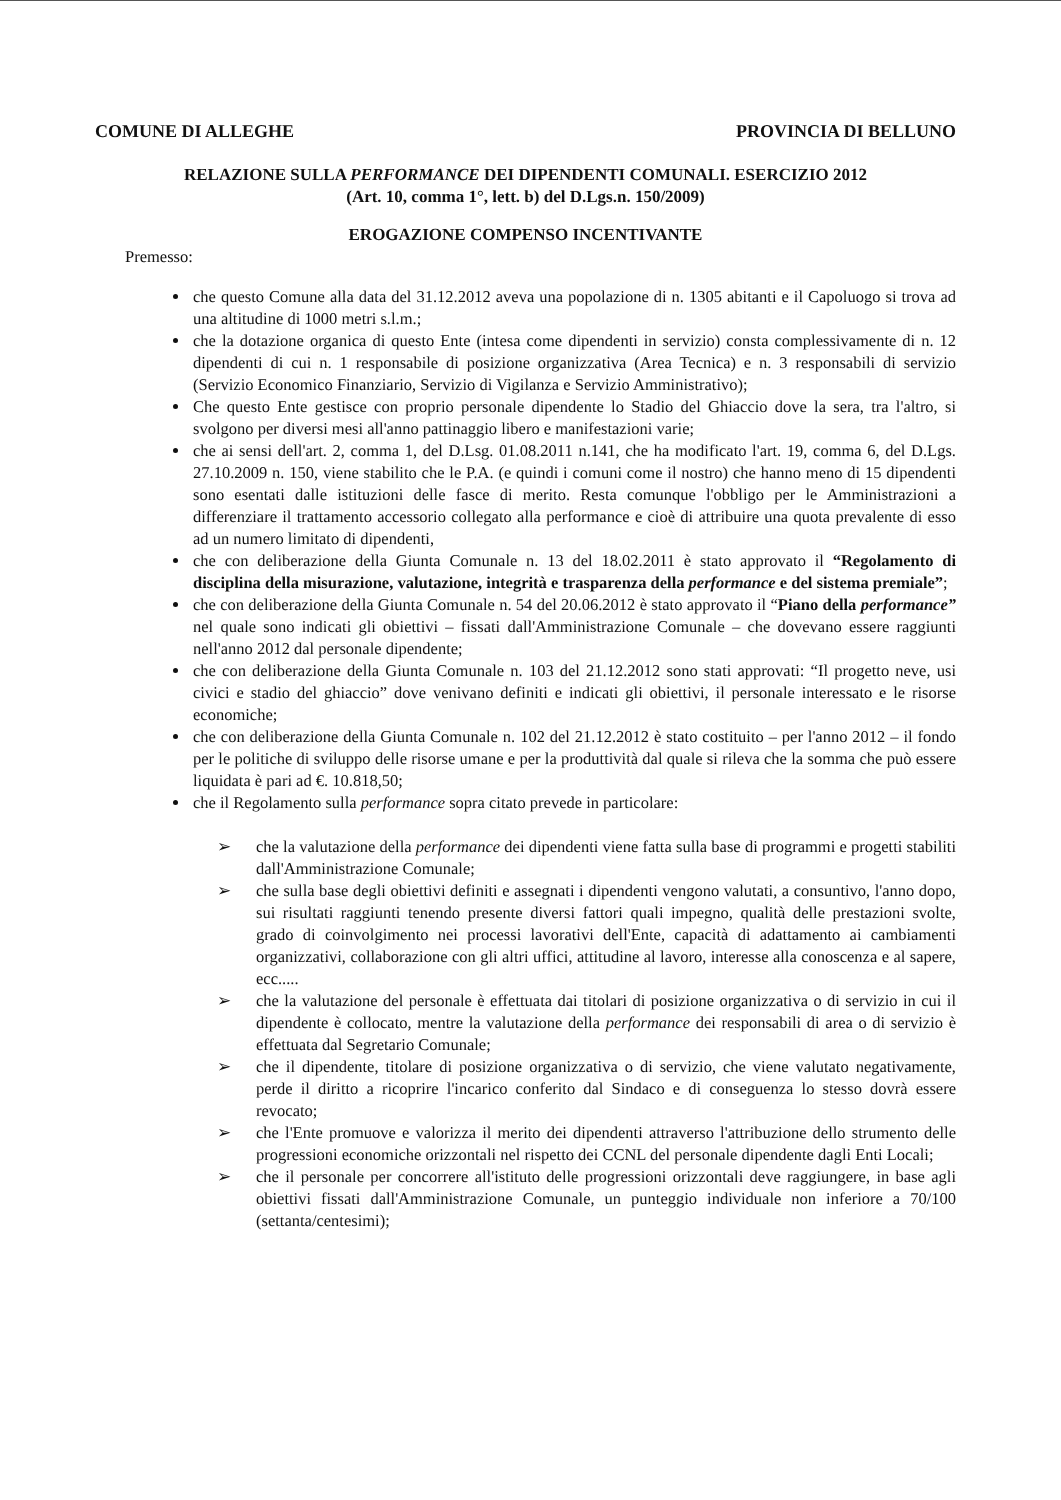COMUNE DI ALLEGHE PROVINCIA DI BELLUNO
RELAZIONE SULLA PERFORMANCE DEI DIPENDENTI COMUNALI. ESERCIZIO 2012
(Art. 10, comma 1°, lett. b) del D.Lgs.n. 150/2009)
EROGAZIONE COMPENSO INCENTIVANTE
Premesso:
che questo Comune alla data del 31.12.2012 aveva una popolazione di n. 1305 abitanti e il Capoluogo si trova ad una altitudine di 1000 metri s.l.m.;
che la dotazione organica di questo Ente (intesa come dipendenti in servizio) consta complessivamente di n. 12 dipendenti di cui n. 1 responsabile di posizione organizzativa (Area Tecnica) e n. 3 responsabili di servizio (Servizio Economico Finanziario, Servizio di Vigilanza e Servizio Amministrativo);
Che questo Ente gestisce con proprio personale dipendente lo Stadio del Ghiaccio dove la sera, tra l'altro, si svolgono per diversi mesi all'anno pattinaggio libero e manifestazioni varie;
che ai sensi dell'art. 2, comma 1, del D.Lsg. 01.08.2011 n.141, che ha modificato l'art. 19, comma 6, del D.Lgs. 27.10.2009 n. 150, viene stabilito che le P.A. (e quindi i comuni come il nostro) che hanno meno di 15 dipendenti sono esentati dalle istituzioni delle fasce di merito. Resta comunque l'obbligo per le Amministrazioni a differenziare il trattamento accessorio collegato alla performance e cioè di attribuire una quota prevalente di esso ad un numero limitato di dipendenti,
che con deliberazione della Giunta Comunale n. 13 del 18.02.2011 è stato approvato il “Regolamento di disciplina della misurazione, valutazione, integrità e trasparenza della performance e del sistema premiale”;
che con deliberazione della Giunta Comunale n. 54 del 20.06.2012 è stato approvato il “Piano della performance” nel quale sono indicati gli obiettivi – fissati dall'Amministrazione Comunale – che dovevano essere raggiunti nell'anno 2012 dal personale dipendente;
che con deliberazione della Giunta Comunale n. 103 del 21.12.2012 sono stati approvati: “Il progetto neve, usi civici e stadio del ghiaccio” dove venivano definiti e indicati gli obiettivi, il personale interessato e le risorse economiche;
che con deliberazione della Giunta Comunale n. 102 del 21.12.2012 è stato costituito – per l'anno 2012 – il fondo per le politiche di sviluppo delle risorse umane e per la produttività dal quale si rileva che la somma che può essere liquidata è pari ad €. 10.818,50;
che il Regolamento sulla performance sopra citato prevede in particolare:
➢ che la valutazione della performance dei dipendenti viene fatta sulla base di programmi e progetti stabiliti dall'Amministrazione Comunale;
➢ che sulla base degli obiettivi definiti e assegnati i dipendenti vengono valutati, a consuntivo, l'anno dopo, sui risultati raggiunti tenendo presente diversi fattori quali impegno, qualità delle prestazioni svolte, grado di coinvolgimento nei processi lavorativi dell'Ente, capacità di adattamento ai cambiamenti organizzativi, collaborazione con gli altri uffici, attitudine al lavoro, interesse alla conoscenza e al sapere, ecc.....
➢ che la valutazione del personale è effettuata dai titolari di posizione organizzativa o di servizio in cui il dipendente è collocato, mentre la valutazione della performance dei responsabili di area o di servizio è effettuata dal Segretario Comunale;
➢ che il dipendente, titolare di posizione organizzativa o di servizio, che viene valutato negativamente, perde il diritto a ricoprire l'incarico conferito dal Sindaco e di conseguenza lo stesso dovrà essere revocato;
➢ che l'Ente promuove e valorizza il merito dei dipendenti attraverso l'attribuzione dello strumento delle progressioni economiche orizzontali nel rispetto dei CCNL del personale dipendente dagli Enti Locali;
➢ che il personale per concorrere all'istituto delle progressioni orizzontali deve raggiungere, in base agli obiettivi fissati dall'Amministrazione Comunale, un punteggio individuale non inferiore a 70/100 (settanta/centesimi);